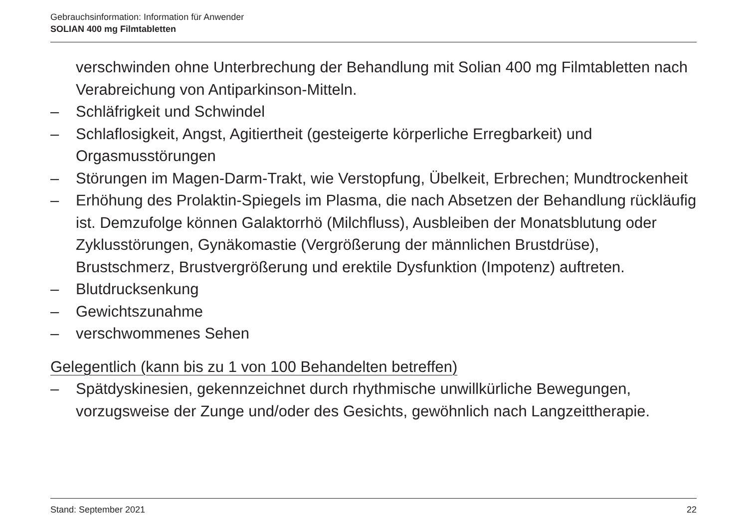Gebrauchsinformation: Information für Anwender
SOLIAN 400 mg Filmtabletten
verschwinden ohne Unterbrechung der Behandlung mit Solian 400 mg Filmtabletten nach Verabreichung von Antiparkinson-Mitteln.
– Schläfrigkeit und Schwindel
– Schlaflosigkeit, Angst, Agitiertheit (gesteigerte körperliche Erregbarkeit) und Orgasmusstörungen
– Störungen im Magen-Darm-Trakt, wie Verstopfung, Übelkeit, Erbrechen; Mundtrockenheit
– Erhöhung des Prolaktin-Spiegels im Plasma, die nach Absetzen der Behandlung rückläufig ist. Demzufolge können Galaktorrhö (Milchfluss), Ausbleiben der Monatsblutung oder Zyklusstörungen, Gynäkomastie (Vergrößerung der männlichen Brustdrüse), Brustschmerz, Brustvergrößerung und erektile Dysfunktion (Impotenz) auftreten.
– Blutdrucksenkung
– Gewichtszunahme
– verschwommenes Sehen
Gelegentlich (kann bis zu 1 von 100 Behandelten betreffen)
– Spätdyskinesien, gekennzeichnet durch rhythmische unwillkürliche Bewegungen, vorzugsweise der Zunge und/oder des Gesichts, gewöhnlich nach Langzeittherapie.
Stand: September 2021 22